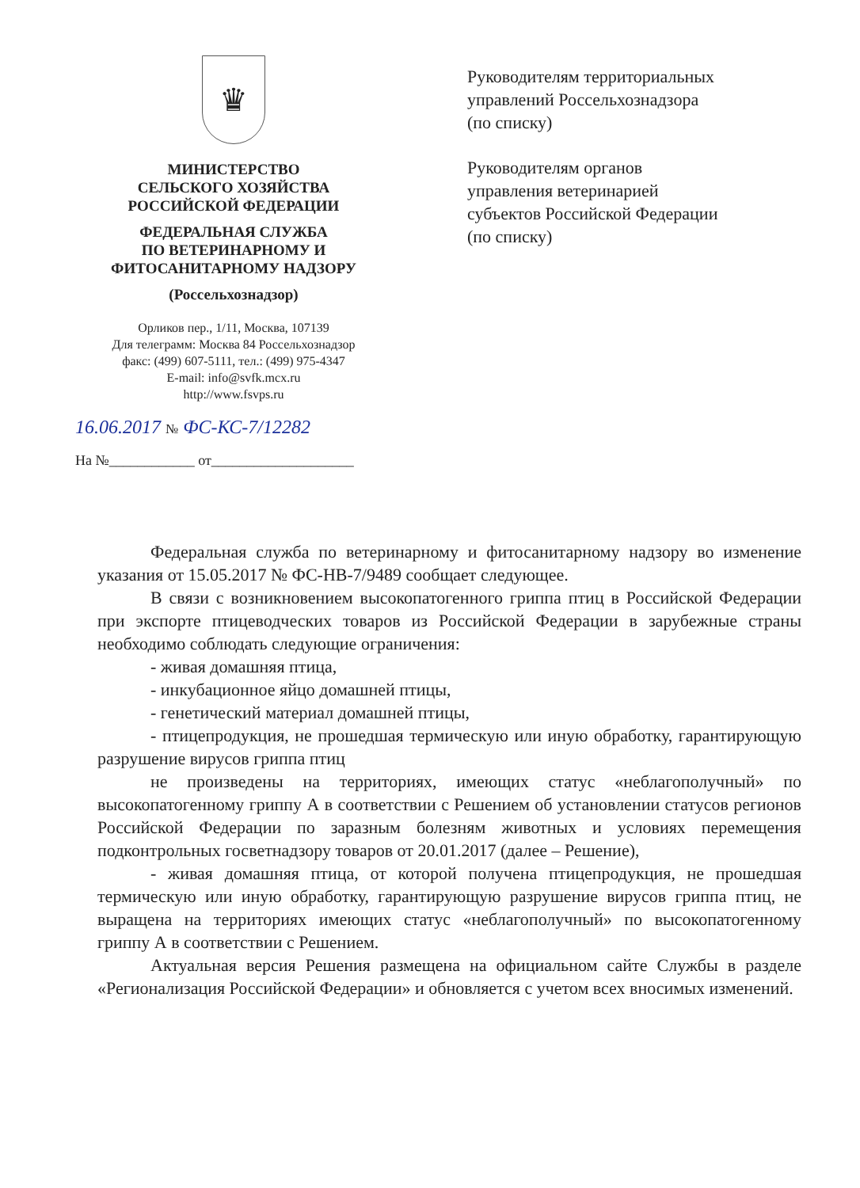♛
МИНИСТЕРСТВО
СЕЛЬСКОГО ХОЗЯЙСТВА
РОССИЙСКОЙ ФЕДЕРАЦИИ
ФЕДЕРАЛЬНАЯ СЛУЖБА
ПО ВЕТЕРИНАРНОМУ И
ФИТОСАНИТАРНОМУ НАДЗОРУ
(Россельхознадзор)
Орликов пер., 1/11, Москва, 107139
Для телеграмм: Москва 84 Россельхознадзор
факс: (499) 607-5111, тел.: (499) 975-4347
E-mail: info@svfk.mcx.ru
http://www.fsvps.ru
16.06.2017 № ФС-КС-7/12282
На №____________ от____________________
Руководителям территориальных
управлений Россельхознадзора
(по списку)
Руководителям органов
управления ветеринарией
субъектов Российской Федерации
(по списку)
Федеральная служба по ветеринарному и фитосанитарному надзору во изменение указания от 15.05.2017 № ФС-НВ-7/9489 сообщает следующее.
В связи с возникновением высокопатогенного гриппа птиц в Российской Федерации при экспорте птицеводческих товаров из Российской Федерации в зарубежные страны необходимо соблюдать следующие ограничения:
- живая домашняя птица,
- инкубационное яйцо домашней птицы,
- генетический материал домашней птицы,
- птицепродукция, не прошедшая термическую или иную обработку, гарантирующую разрушение вирусов гриппа птиц
не произведены на территориях, имеющих статус «неблагополучный» по высокопатогенному гриппу А в соответствии с Решением об установлении статусов регионов Российской Федерации по заразным болезням животных и условиях перемещения подконтрольных госветнадзору товаров от 20.01.2017 (далее – Решение),
- живая домашняя птица, от которой получена птицепродукция, не прошедшая термическую или иную обработку, гарантирующую разрушение вирусов гриппа птиц, не выращена на территориях имеющих статус «неблагополучный» по высокопатогенному гриппу А в соответствии с Решением.
Актуальная версия Решения размещена на официальном сайте Службы в разделе «Регионализация Российской Федерации» и обновляется с учетом всех вносимых изменений.